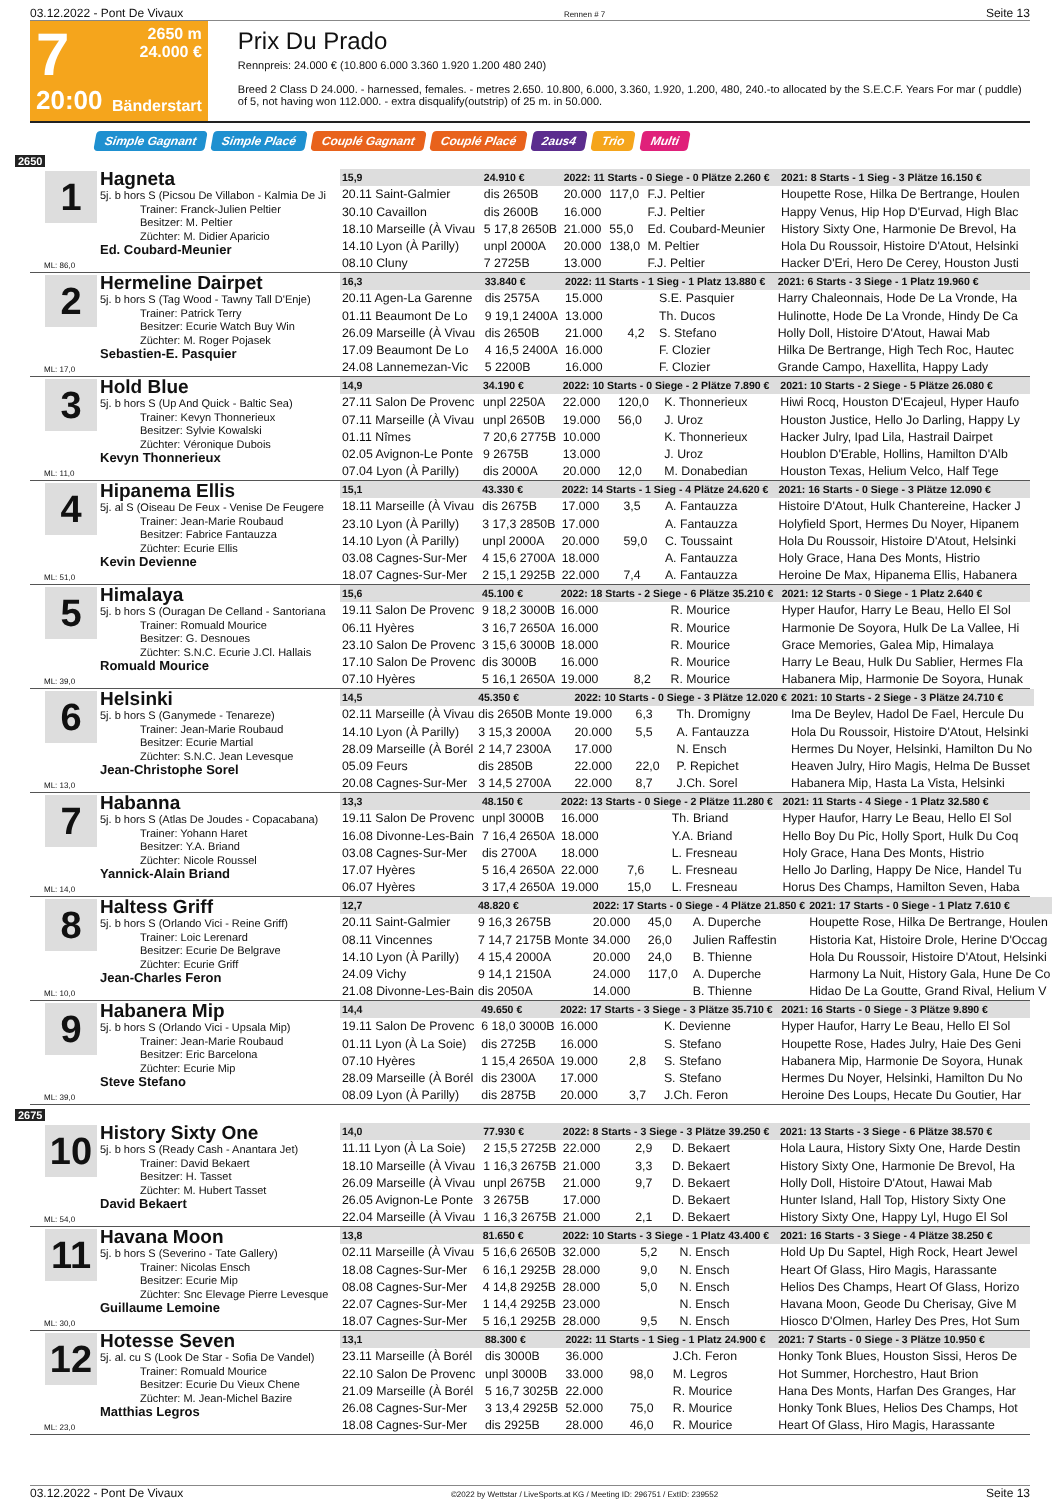03.12.2022 - Pont De Vivaux Rennen # 7 Seite 13
7
20:00
2650 m
24.000 €
Bänderstart
Prix Du Prado
Rennpreis: 24.000 € (10.800 6.000 3.360 1.920 1.200 480 240)
Breed 2 Class D 24.000. - harnessed, females. - metres 2.650. 10.800, 6.000, 3.360, 1.920, 1.200, 480, 240.-to allocated by the S.E.C.F. Years For mar ( puddle) of 5, not having won 112.000. - extra disqualify(outstrip) of 25 m. in 50.000.
Simple Gagnant Simple Placé Couplé Gagnant Couplé Placé 2aus4 Trio Multi
2650
1
ML: 86,0
Hagneta
5j. b hors S (Picsou De Villabon - Kalmia De Ji
Trainer: Franck-Julien Peltier
Besitzer: M. Peltier
Züchter: M. Didier Aparicio
Ed. Coubard-Meunier
| 15,9 | 24.910 € | 2022: 11 Starts - 0 Siege - 0 Plätze 2.260 € | | | 2021: 8 Starts - 1 Sieg - 3 Plätze 16.150 € |
| --- | --- | --- | --- | --- | --- |
| 20.11 Saint-Galmier | dis 2650B | 20.000 | 117,0 | F.J. Peltier | Houpette Rose, Hilka De Bertrange, Houlen |
| 30.10 Cavaillon | dis 2600B | 16.000 | | F.J. Peltier | Happy Venus, Hip Hop D'Eurvad, High Blac |
| 18.10 Marseille (À Vivau | 5 17,8 2650B | 21.000 | 55,0 | Ed. Coubard-Meunier | History Sixty One, Harmonie De Brevol, Ha |
| 14.10 Lyon (À Parilly) | unpl 2000A | 20.000 | 138,0 | M. Peltier | Hola Du Roussoir, Histoire D'Atout, Helsinki |
| 08.10 Cluny | 7 2725B | 13.000 | | F.J. Peltier | Hacker D'Eri, Hero De Cerey, Houston Justi |
2
ML: 17,0
Hermeline Dairpet
5j. b hors S (Tag Wood - Tawny Tall D'Enje)
Trainer: Patrick Terry
Besitzer: Ecurie Watch Buy Win
Züchter: M. Roger Pojasek
Sebastien-E. Pasquier
| 16,3 | 33.840 € | 2022: 11 Starts - 1 Sieg - 1 Platz 13.880 € | | | 2021: 6 Starts - 3 Siege - 1 Platz 19.960 € |
| --- | --- | --- | --- | --- | --- |
| 20.11 Agen-La Garenne | dis 2575A | 15.000 | | S.E. Pasquier | Harry Chaleonnais, Hode De La Vronde, Ha |
| 01.11 Beaumont De Lo | 9 19,1 2400A | 13.000 | | Th. Ducos | Hulinotte, Hode De La Vronde, Hindy De Ca |
| 26.09 Marseille (À Vivau | dis 2650B | 21.000 | 4,2 | S. Stefano | Holly Doll, Histoire D'Atout, Hawai Mab |
| 17.09 Beaumont De Lo | 4 16,5 2400A | 16.000 | | F. Clozier | Hilka De Bertrange, High Tech Roc, Hautec |
| 24.08 Lannemezan-Vic | 5 2200B | 16.000 | | F. Clozier | Grande Campo, Haxellita, Happy Lady |
3
ML: 11,0
Hold Blue
5j. b hors S (Up And Quick - Baltic Sea)
Trainer: Kevyn Thonnerieux
Besitzer: Sylvie Kowalski
Züchter: Véronique Dubois
Kevyn Thonnerieux
| 14,9 | 34.190 € | 2022: 10 Starts - 0 Siege - 2 Plätze 7.890 € | | | 2021: 10 Starts - 2 Siege - 5 Plätze 26.080 € |
| --- | --- | --- | --- | --- | --- |
| 27.11 Salon De Provenc | unpl 2250A | 22.000 | 120,0 | K. Thonnerieux | Hiwi Rocq, Houston D'Ecajeul, Hyper Haufo |
| 07.11 Marseille (À Vivau | unpl 2650B | 19.000 | 56,0 | J. Uroz | Houston Justice, Hello Jo Darling, Happy Ly |
| 01.11 Nîmes | 7 20,6 2775B | 10.000 | | K. Thonnerieux | Hacker Julry, Ipad Lila, Hastrail Dairpet |
| 02.05 Avignon-Le Ponte | 9 2675B | 13.000 | | J. Uroz | Houblon D'Erable, Hollins, Hamilton D'Alb |
| 07.04 Lyon (À Parilly) | dis 2000A | 20.000 | 12,0 | M. Donabedian | Houston Texas, Helium Velco, Half Tege |
4
ML: 51,0
Hipanema Ellis
5j. al S (Oiseau De Feux - Venise De Feugere
Trainer: Jean-Marie Roubaud
Besitzer: Fabrice Fantauzza
Züchter: Ecurie Ellis
Kevin Devienne
| 15,1 | 43.330 € | 2022: 14 Starts - 1 Sieg - 4 Plätze 24.620 € | | | 2021: 16 Starts - 0 Siege - 3 Plätze 12.090 € |
| --- | --- | --- | --- | --- | --- |
| 18.11 Marseille (À Vivau | dis 2675B | 17.000 | 3,5 | A. Fantauzza | Histoire D'Atout, Hulk Chantereine, Hacker J |
| 23.10 Lyon (À Parilly) | 3 17,3 2850B | 17.000 | | A. Fantauzza | Holyfield Sport, Hermes Du Noyer, Hipanem |
| 14.10 Lyon (À Parilly) | unpl 2000A | 20.000 | 59,0 | C. Toussaint | Hola Du Roussoir, Histoire D'Atout, Helsinki |
| 03.08 Cagnes-Sur-Mer | 4 15,6 2700A | 18.000 | | A. Fantauzza | Holy Grace, Hana Des Monts, Histrio |
| 18.07 Cagnes-Sur-Mer | 2 15,1 2925B | 22.000 | 7,4 | A. Fantauzza | Heroine De Max, Hipanema Ellis, Habanera |
5
ML: 39,0
Himalaya
5j. b hors S (Ouragan De Celland - Santoriana
Trainer: Romuald Mourice
Besitzer: G. Desnoues
Züchter: S.N.C. Ecurie J.Cl. Hallais
Romuald Mourice
| 15,6 | 45.100 € | 2022: 18 Starts - 2 Siege - 6 Plätze 35.210 € | | | 2021: 12 Starts - 0 Siege - 1 Platz 2.640 € |
| --- | --- | --- | --- | --- | --- |
| 19.11 Salon De Provenc | 9 18,2 3000B | 16.000 | | R. Mourice | Hyper Haufor, Harry Le Beau, Hello El Sol |
| 06.11 Hyères | 3 16,7 2650A | 16.000 | | R. Mourice | Harmonie De Soyora, Hulk De La Vallee, Hi |
| 23.10 Salon De Provenc | 3 15,6 3000B | 18.000 | | R. Mourice | Grace Memories, Galea Mip, Himalaya |
| 17.10 Salon De Provenc | dis 3000B | 16.000 | | R. Mourice | Harry Le Beau, Hulk Du Sablier, Hermes Fla |
| 07.10 Hyères | 5 16,1 2650A | 19.000 | 8,2 | R. Mourice | Habanera Mip, Harmonie De Soyora, Hunak |
6
ML: 13,0
Helsinki
5j. b hors S (Ganymede - Tenareze)
Trainer: Jean-Marie Roubaud
Besitzer: Ecurie Martial
Züchter: S.N.C. Jean Levesque
Jean-Christophe Sorel
| 14,5 | 45.350 € | 2022: 10 Starts - 0 Siege - 3 Plätze 12.020 € | | | 2021: 10 Starts - 2 Siege - 3 Plätze 24.710 € |
| --- | --- | --- | --- | --- | --- |
| 02.11 Marseille (À Vivau | dis 2650B Monte | 19.000 | 6,3 | Th. Dromigny | Ima De Beylev, Hadol De Fael, Hercule Du |
| 14.10 Lyon (À Parilly) | 3 15,3 2000A | 20.000 | 5,5 | A. Fantauzza | Hola Du Roussoir, Histoire D'Atout, Helsinki |
| 28.09 Marseille (À Borél | 2 14,7 2300A | 17.000 | | N. Ensch | Hermes Du Noyer, Helsinki, Hamilton Du No |
| 05.09 Feurs | dis 2850B | 22.000 | 22,0 | P. Repichet | Heaven Julry, Hiro Magis, Helma De Busset |
| 20.08 Cagnes-Sur-Mer | 3 14,5 2700A | 22.000 | 8,7 | J.Ch. Sorel | Habanera Mip, Hasta La Vista, Helsinki |
7
ML: 14,0
Habanna
5j. b hors S (Atlas De Joudes - Copacabana)
Trainer: Yohann Haret
Besitzer: Y.A. Briand
Züchter: Nicole Roussel
Yannick-Alain Briand
| 13,3 | 48.150 € | 2022: 13 Starts - 0 Siege - 2 Plätze 11.280 € | | | 2021: 11 Starts - 4 Siege - 1 Platz 32.580 € |
| --- | --- | --- | --- | --- | --- |
| 19.11 Salon De Provenc | unpl 3000B | 16.000 | | Th. Briand | Hyper Haufor, Harry Le Beau, Hello El Sol |
| 16.08 Divonne-Les-Bain | 7 16,4 2650A | 18.000 | | Y.A. Briand | Hello Boy Du Pic, Holly Sport, Hulk Du Coq |
| 03.08 Cagnes-Sur-Mer | dis 2700A | 18.000 | | L. Fresneau | Holy Grace, Hana Des Monts, Histrio |
| 17.07 Hyères | 5 16,4 2650A | 22.000 | 7,6 | L. Fresneau | Hello Jo Darling, Happy De Nice, Handel Tu |
| 06.07 Hyères | 3 17,4 2650A | 19.000 | 15,0 | L. Fresneau | Horus Des Champs, Hamilton Seven, Haba |
8
ML: 10,0
Haltess Griff
5j. b hors S (Orlando Vici - Reine Griff)
Trainer: Loic Lerenard
Besitzer: Ecurie De Belgrave
Züchter: Ecurie Griff
Jean-Charles Feron
| 12,7 | 48.820 € | 2022: 17 Starts - 0 Siege - 4 Plätze 21.850 € | | | 2021: 17 Starts - 0 Siege - 1 Platz 7.610 € |
| --- | --- | --- | --- | --- | --- |
| 20.11 Saint-Galmier | 9 16,3 2675B | 20.000 | 45,0 | A. Duperche | Houpette Rose, Hilka De Bertrange, Houlen |
| 08.11 Vincennes | 7 14,7 2175B Monte | 34.000 | 26,0 | Julien Raffestin | Historia Kat, Histoire Drole, Herine D'Occag |
| 14.10 Lyon (À Parilly) | 4 15,4 2000A | 20.000 | 24,0 | B. Thienne | Hola Du Roussoir, Histoire D'Atout, Helsinki |
| 24.09 Vichy | 9 14,1 2150A | 24.000 | 117,0 | A. Duperche | Harmony La Nuit, History Gala, Hune De Co |
| 21.08 Divonne-Les-Bain | dis 2050A | 14.000 | | B. Thienne | Hidao De La Goutte, Grand Rival, Helium V |
9
ML: 39,0
Habanera Mip
5j. b hors S (Orlando Vici - Upsala Mip)
Trainer: Jean-Marie Roubaud
Besitzer: Eric Barcelona
Züchter: Ecurie Mip
Steve Stefano
| 14,4 | 49.650 € | 2022: 17 Starts - 3 Siege - 3 Plätze 35.710 € | | | 2021: 16 Starts - 0 Siege - 3 Plätze 9.890 € |
| --- | --- | --- | --- | --- | --- |
| 19.11 Salon De Provenc | 6 18,0 3000B | 16.000 | | K. Devienne | Hyper Haufor, Harry Le Beau, Hello El Sol |
| 01.11 Lyon (À La Soie) | dis 2725B | 16.000 | | S. Stefano | Houpette Rose, Hades Julry, Haie Des Geni |
| 07.10 Hyères | 1 15,4 2650A | 19.000 | 2,8 | S. Stefano | Habanera Mip, Harmonie De Soyora, Hunak |
| 28.09 Marseille (À Borél | dis 2300A | 17.000 | | S. Stefano | Hermes Du Noyer, Helsinki, Hamilton Du No |
| 08.09 Lyon (À Parilly) | dis 2875B | 20.000 | 3,7 | J.Ch. Feron | Heroine Des Loups, Hecate Du Goutier, Har |
2675
10
ML: 54,0
History Sixty One
5j. b hors S (Ready Cash - Anantara Jet)
Trainer: David Bekaert
Besitzer: H. Tasset
Züchter: M. Hubert Tasset
David Bekaert
| 14,0 | 77.930 € | 2022: 8 Starts - 3 Siege - 3 Plätze 39.250 € | | | 2021: 13 Starts - 3 Siege - 6 Plätze 38.570 € |
| --- | --- | --- | --- | --- | --- |
| 11.11 Lyon (À La Soie) | 2 15,5 2725B | 22.000 | 2,9 | D. Bekaert | Hola Laura, History Sixty One, Harde Destin |
| 18.10 Marseille (À Vivau | 1 16,3 2675B | 21.000 | 3,3 | D. Bekaert | History Sixty One, Harmonie De Brevol, Ha |
| 26.09 Marseille (À Vivau | unpl 2675B | 21.000 | 9,7 | D. Bekaert | Holly Doll, Histoire D'Atout, Hawai Mab |
| 26.05 Avignon-Le Ponte | 3 2675B | 17.000 | | D. Bekaert | Hunter Island, Hall Top, History Sixty One |
| 22.04 Marseille (À Vivau | 1 16,3 2675B | 21.000 | 2,1 | D. Bekaert | History Sixty One, Happy Lyl, Hugo El Sol |
11
ML: 30,0
Havana Moon
5j. b hors S (Severino - Tate Gallery)
Trainer: Nicolas Ensch
Besitzer: Ecurie Mip
Züchter: Snc Elevage Pierre Levesque
Guillaume Lemoine
| 13,8 | 81.650 € | 2022: 10 Starts - 3 Siege - 1 Platz 43.400 € | | | 2021: 16 Starts - 3 Siege - 4 Plätze 38.250 € |
| --- | --- | --- | --- | --- | --- |
| 02.11 Marseille (À Vivau | 5 16,6 2650B | 32.000 | 5,2 | N. Ensch | Hold Up Du Saptel, High Rock, Heart Jewel |
| 18.08 Cagnes-Sur-Mer | 6 16,1 2925B | 28.000 | 9,0 | N. Ensch | Heart Of Glass, Hiro Magis, Harassante |
| 08.08 Cagnes-Sur-Mer | 4 14,8 2925B | 28.000 | 5,0 | N. Ensch | Helios Des Champs, Heart Of Glass, Horizo |
| 22.07 Cagnes-Sur-Mer | 1 14,4 2925B | 23.000 | | N. Ensch | Havana Moon, Geode Du Cherisay, Give M |
| 18.07 Cagnes-Sur-Mer | 5 16,1 2925B | 28.000 | 9,5 | N. Ensch | Hiosco D'Olmen, Harley Des Pres, Hot Sum |
12
ML: 23,0
Hotesse Seven
5j. al. cu S (Look De Star - Sofia De Vandel)
Trainer: Romuald Mourice
Besitzer: Ecurie Du Vieux Chene
Züchter: M. Jean-Michel Bazire
Matthias Legros
| 13,1 | 88.300 € | 2022: 11 Starts - 1 Sieg - 1 Platz 24.900 € | | | 2021: 7 Starts - 0 Siege - 3 Plätze 10.950 € |
| --- | --- | --- | --- | --- | --- |
| 23.11 Marseille (À Borél | dis 3000B | 36.000 | | J.Ch. Feron | Honky Tonk Blues, Houston Sissi, Heros De |
| 22.10 Salon De Provenc | unpl 3000B | 33.000 | 98,0 | M. Legros | Hot Summer, Horchestro, Haut Brion |
| 21.09 Marseille (À Borél | 5 16,7 3025B | 22.000 | | R. Mourice | Hana Des Monts, Harfan Des Granges, Har |
| 26.08 Cagnes-Sur-Mer | 3 13,4 2925B | 52.000 | 75,0 | R. Mourice | Honky Tonk Blues, Helios Des Champs, Hot |
| 18.08 Cagnes-Sur-Mer | dis 2925B | 28.000 | 46,0 | R. Mourice | Heart Of Glass, Hiro Magis, Harassante |
03.12.2022 - Pont De Vivaux ©2022 by Wettstar / LiveSports.at KG / Meeting ID: 296751 / ExtID: 239552 Seite 13